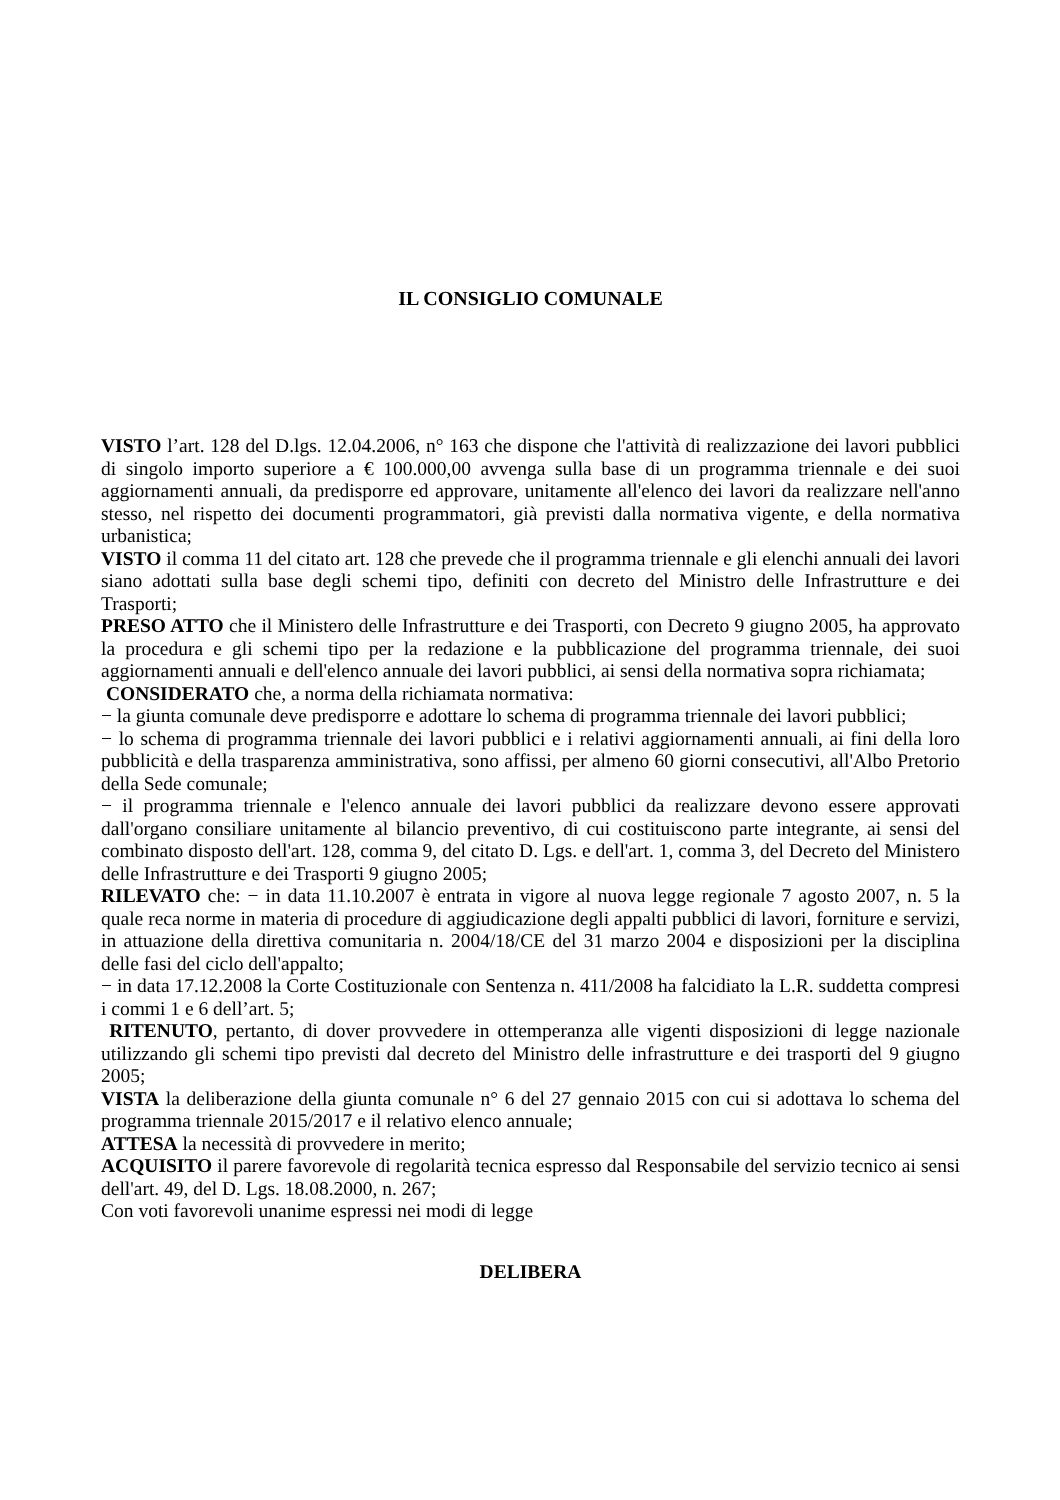IL CONSIGLIO COMUNALE
VISTO l’art. 128 del D.lgs. 12.04.2006, n° 163 che dispone che l'attività di realizzazione dei lavori pubblici di singolo importo superiore a € 100.000,00 avvenga sulla base di un programma triennale e dei suoi aggiornamenti annuali, da predisporre ed approvare, unitamente all'elenco dei lavori da realizzare nell'anno stesso, nel rispetto dei documenti programmatori, già previsti dalla normativa vigente, e della normativa urbanistica;
VISTO il comma 11 del citato art. 128 che prevede che il programma triennale e gli elenchi annuali dei lavori siano adottati sulla base degli schemi tipo, definiti con decreto del Ministro delle Infrastrutture e dei Trasporti;
PRESO ATTO che il Ministero delle Infrastrutture e dei Trasporti, con Decreto 9 giugno 2005, ha approvato la procedura e gli schemi tipo per la redazione e la pubblicazione del programma triennale, dei suoi aggiornamenti annuali e dell'elenco annuale dei lavori pubblici, ai sensi della normativa sopra richiamata;
CONSIDERATO che, a norma della richiamata normativa:
− la giunta comunale deve predisporre e adottare lo schema di programma triennale dei lavori pubblici;
− lo schema di programma triennale dei lavori pubblici e i relativi aggiornamenti annuali, ai fini della loro pubblicità e della trasparenza amministrativa, sono affissi, per almeno 60 giorni consecutivi, all'Albo Pretorio della Sede comunale;
− il programma triennale e l'elenco annuale dei lavori pubblici da realizzare devono essere approvati dall'organo consiliare unitamente al bilancio preventivo, di cui costituiscono parte integrante, ai sensi del combinato disposto dell'art. 128, comma 9, del citato D. Lgs. e dell'art. 1, comma 3, del Decreto del Ministero delle Infrastrutture e dei Trasporti 9 giugno 2005;
RILEVATO che: − in data 11.10.2007 è entrata in vigore al nuova legge regionale 7 agosto 2007, n. 5 la quale reca norme in materia di procedure di aggiudicazione degli appalti pubblici di lavori, forniture e servizi, in attuazione della direttiva comunitaria n. 2004/18/CE del 31 marzo 2004 e disposizioni per la disciplina delle fasi del ciclo dell'appalto;
− in data 17.12.2008 la Corte Costituzionale con Sentenza n. 411/2008 ha falcidiato la L.R. suddetta compresi i commi 1 e 6 dell’art. 5;
RITENUTO, pertanto, di dover provvedere in ottemperanza alle vigenti disposizioni di legge nazionale utilizzando gli schemi tipo previsti dal decreto del Ministro delle infrastrutture e dei trasporti del 9 giugno 2005;
VISTA la deliberazione della giunta comunale n° 6 del 27 gennaio 2015 con cui si adottava lo schema del programma triennale 2015/2017 e il relativo elenco annuale;
ATTESA la necessità di provvedere in merito;
ACQUISITO il parere favorevole di regolarità tecnica espresso dal Responsabile del servizio tecnico ai sensi dell'art. 49, del D. Lgs. 18.08.2000, n. 267;
Con voti favorevoli unanime espressi nei modi di legge
DELIBERA